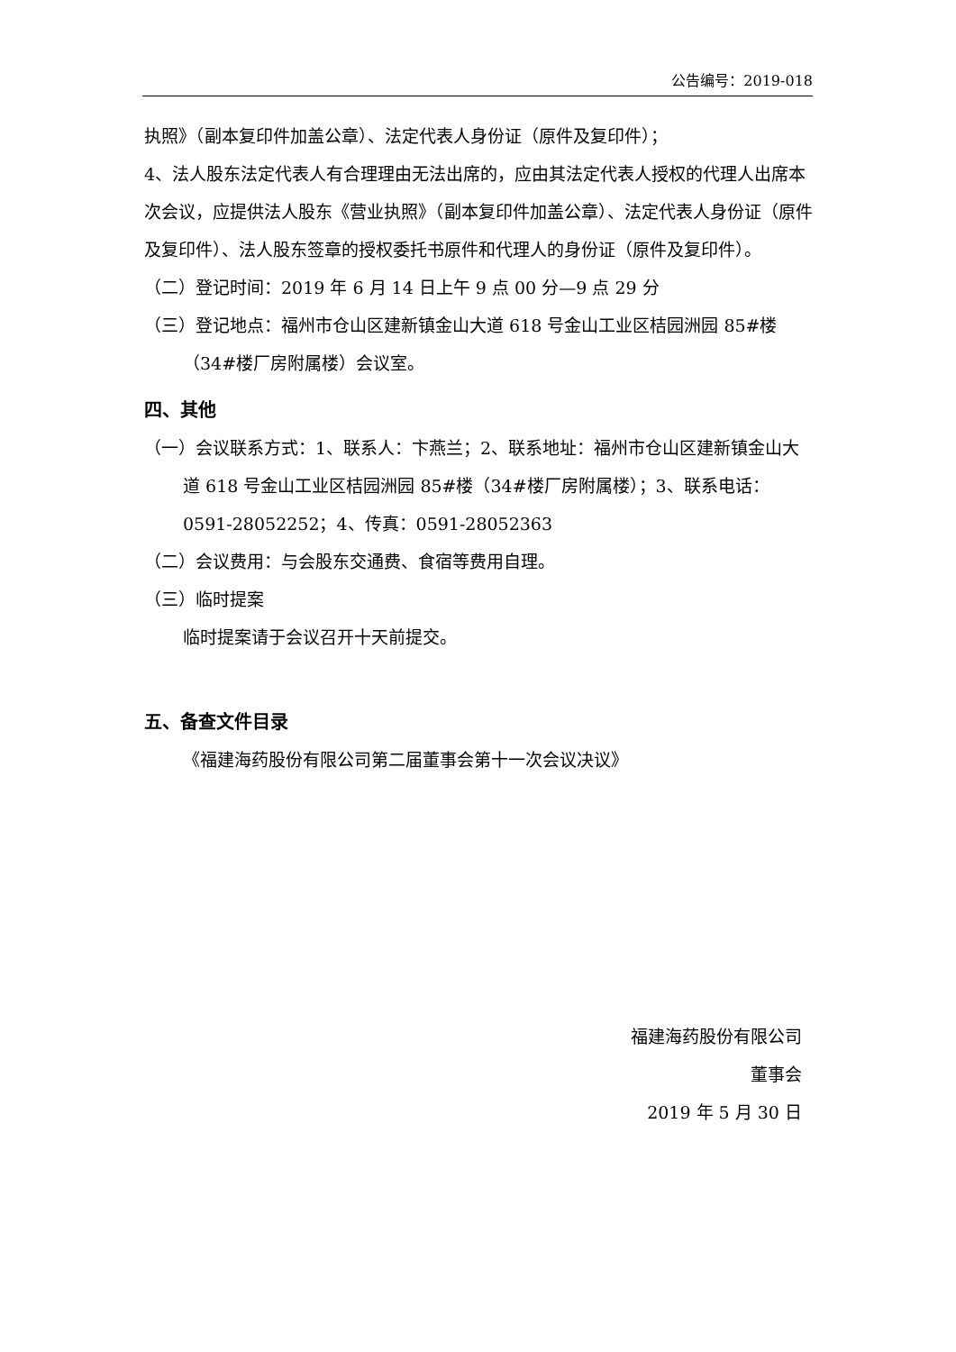公告编号：2019-018
执照》（副本复印件加盖公章）、法定代表人身份证（原件及复印件）；
4、法人股东法定代表人有合理理由无法出席的，应由其法定代表人授权的代理人出席本次会议，应提供法人股东《营业执照》（副本复印件加盖公章）、法定代表人身份证（原件及复印件）、法人股东签章的授权委托书原件和代理人的身份证（原件及复印件）。
（二）登记时间：2019 年 6 月 14 日上午 9 点 00 分—9 点 29 分
（三）登记地点：福州市仓山区建新镇金山大道 618 号金山工业区桔园洲园 85#楼（34#楼厂房附属楼）会议室。
四、其他
（一）会议联系方式：1、联系人：卞燕兰；2、联系地址：福州市仓山区建新镇金山大道 618 号金山工业区桔园洲园 85#楼（34#楼厂房附属楼）；3、联系电话：0591-28052252；4、传真：0591-28052363
（二）会议费用：与会股东交通费、食宿等费用自理。
（三）临时提案
临时提案请于会议召开十天前提交。
五、备查文件目录
《福建海药股份有限公司第二届董事会第十一次会议决议》
福建海药股份有限公司
董事会
2019 年 5 月 30 日